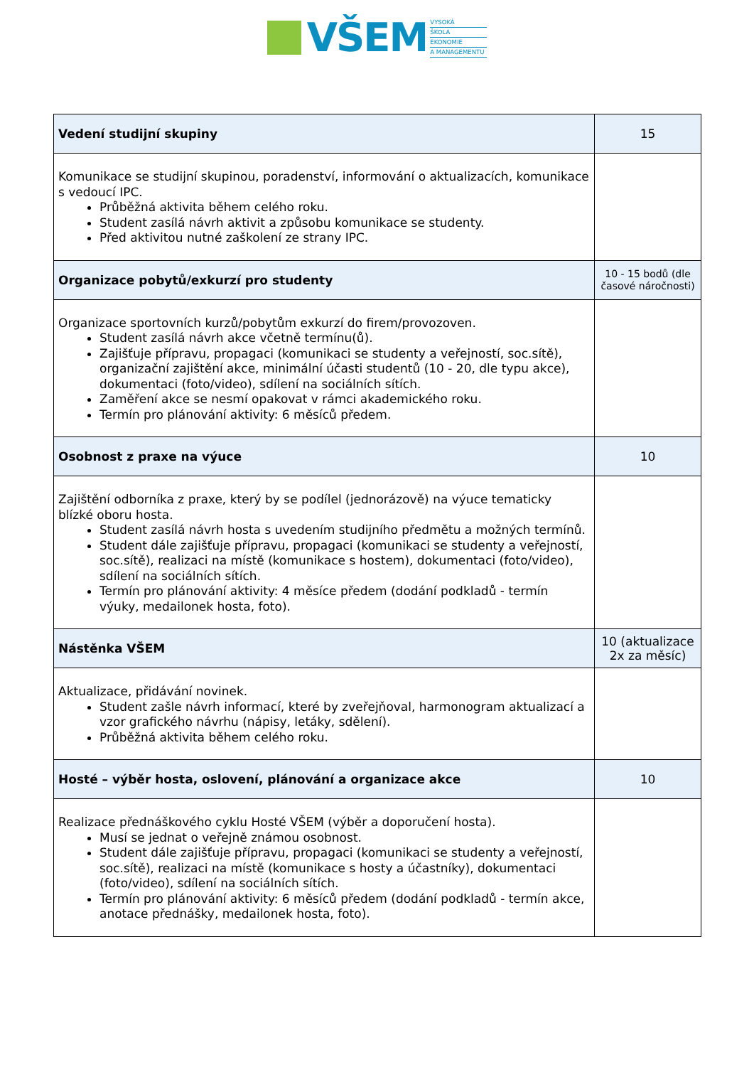VŠEM
VYSOKÁ
ŠKOLA
EKONOMIE
A MANAGEMENTU
| Vedení studijní skupiny | 15 |
| Komunikace se studijní skupinou, poradenství, informování o aktualizacích, komunikace s vedoucí IPC. Průběžná aktivita během celého roku. Student zasílá návrh aktivit a způsobu komunikace se studenty. Před aktivitou nutné zaškolení ze strany IPC. | |
| Organizace pobytů/exkurzí pro studenty | 10 - 15 bodů (dle časové náročnosti) |
| Organizace sportovních kurzů/pobytům exkurzí do firem/provozoven. Student zasílá návrh akce včetně termínu(ů). Zajišťuje přípravu, propagaci (komunikaci se studenty a veřejností, soc.sítě), organizační zajištění akce, minimální účasti studentů (10 - 20, dle typu akce), dokumentaci (foto/video), sdílení na sociálních sítích. Zaměření akce se nesmí opakovat v rámci akademického roku. Termín pro plánování aktivity: 6 měsíců předem. | |
| Osobnost z praxe na výuce | 10 |
| Zajištění odborníka z praxe, který by se podílel (jednorázově) na výuce tematicky blízké oboru hosta. Student zasílá návrh hosta s uvedením studijního předmětu a možných termínů. Student dále zajišťuje přípravu, propagaci (komunikaci se studenty a veřejností, soc.sítě), realizaci na místě (komunikace s hostem), dokumentaci (foto/video), sdílení na sociálních sítích. Termín pro plánování aktivity: 4 měsíce předem (dodání podkladů - termín výuky, medailonek hosta, foto). | |
| Nástěnka VŠEM | 10 (aktualizace 2x za měsíc) |
| Aktualizace, přidávání novinek. Student zašle návrh informací, které by zveřejňoval, harmonogram aktualizací a vzor grafického návrhu (nápisy, letáky, sdělení). Průběžná aktivita během celého roku. | |
| Hosté – výběr hosta, oslovení, plánování a organizace akce | 10 |
| Realizace přednáškového cyklu Hosté VŠEM (výběr a doporučení hosta). Musí se jednat o veřejně známou osobnost. Student dále zajišťuje přípravu, propagaci (komunikaci se studenty a veřejností, soc.sítě), realizaci na místě (komunikace s hosty a účastníky), dokumentaci (foto/video), sdílení na sociálních sítích. Termín pro plánování aktivity: 6 měsíců předem (dodání podkladů - termín akce, anotace přednášky, medailonek hosta, foto). | |